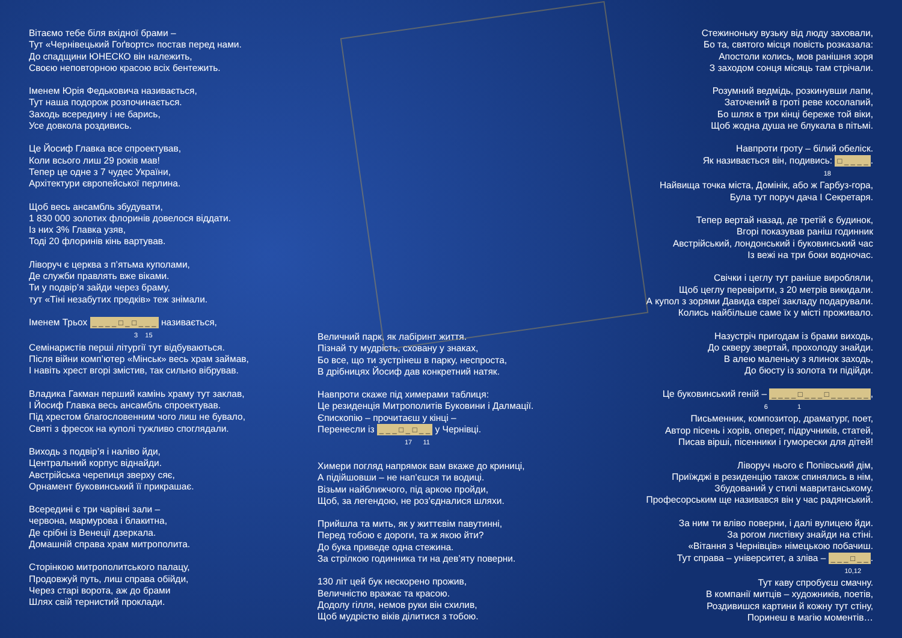Вітаємо тебе біля вхідної брами –
Тут «Чернівецький Гоґвортс» постав перед нами.
До спадщини ЮНЕСКО він належить,
Своєю неповторною красою всіх бентежить.
Іменем Юрія Федьковича називається,
Тут наша подорож розпочинається.
Заходь всередину і не барись,
Усе довкола роздивись.
Це Йосиф Главка все спроектував,
Коли всього лиш 29 років мав!
Тепер це одне з 7 чудес України,
Архітектури європейської перлина.
Щоб весь ансамбль збудувати,
1 830 000 золотих флоринів довелося віддати.
Із них 3% Главка узяв,
Тоді 20 флоринів кінь вартував.
Ліворуч є церква з п’ятьма куполами,
Де служби правлять вже віками.
Ти у подвір’я зайди через браму,
тут «Тіні незабутих предків» теж знімали.
Іменем Трьох _ _ _ _ □ _ □ _ _ _ називається,
3 15
Семінаристів перші літургії тут відбуваються.
Після війни комп’ютер «Мінськ» весь храм займав,
І навіть хрест вгорі змістив, так сильно вібрував.
Владика Гакман перший камінь храму тут заклав,
І Йосиф Главка весь ансамбль спроектував.
Під хрестом благословенним чого лиш не бувало,
Святі з фресок на куполі тужливо споглядали.
Виходь з подвір’я і наліво йди,
Центральний корпус віднайди.
Австрійська черепиця зверху сяє,
Орнамент буковинський її прикрашає.
Всередині є три чарівні зали –
червона, мармурова і блакитна,
Де срібні із Венеції дзеркала.
Домашній справа храм митрополита.
Сторінкою митрополитського палацу,
Продовжуй путь, лиш справа обійди,
Через старі ворота, аж до брами
Шлях свій тернистий проклади.
Величний парк, як лабіринт життя.
Пізнай ту мудрість, сховану у знаках,
Бо все, що ти зустрінеш в парку, неспроста,
В дрібницях Йосиф дав конкретний натяк.
Навпроти скаже під химерами таблиця:
Це резиденція Митрополитів Буковини і Далмації.
Єпископію – прочитаєш у кінці –
Перенесли із _ _ _ □ _ □ _ _ у Чернівці.
17 11
Химери погляд напрямок вам вкаже до криниці,
А підійшовши – не нап’єшся ти водиці.
Візьми найближчого, під аркою пройди,
Щоб, за легендою, не роз’єдналися шляхи.
Прийшла та мить, як у життєвім павутинні,
Перед тобою є дороги, та ж якою йти?
До бука приведе одна стежина.
За стрілкою годинника ти на дев’яту поверни.
130 літ цей бук нескорено прожив,
Величністю вражає та красою.
Додолу гілля, немов руки він схилив,
Щоб мудрістю віків ділитися з тобою.
Стежиноньку вузьку від люду заховали,
Бо та, святого місця повість розказала:
Апостоли колись, мов ранішня зоря
З заходом сонця місяць там стрічали.
Розумний ведмідь, розкинувши лапи,
Заточений в гроті реве косолапий,
Бо шлях в три кінці береже той віки,
Щоб жодна душа не блукала в пітьмі.
Навпроти гроту – білий обеліск.
Як називається він, подивись: □ _ _ _ _.
18
Найвища точка міста, Домінік, або ж Гарбуз-гора,
Була тут поруч дача І Секретаря.
Тепер вертай назад, де третій є будинок,
Вгорі показував раніш годинник
Австрійський, лондонський і буковинський час
Із вежі на три боки водночас.
Свічки і цеглу тут раніше виробляли,
Щоб цеглу перевірити, з 20 метрів викидали.
А купол з зорями Давида євреї закладу подарували.
Колись найбільше саме їх у місті проживало.
Назустріч пригодам із брами виходь,
До скверу звертай, прохолоду знайди.
В алею маленьку з ялинок заходь,
До бюсту із золота ти підійди.
Це буковинський геній – _ _ _ _ □ _ _ _ □ _ _ _ _ _ _,
6 1
Письменник, композитор, драматург, поет,
Автор пісень і хорів, оперет, підручників, статей,
Писав вірші, пісенники і гуморески для дітей!
Ліворуч нього є Попівський дім,
Приїжджі в резиденцію також спинялись в нім,
Збудований у стилі мавританському.
Професорським ще називався він у час радянський.
За ним ти вліво поверни, і далі вулицею йди.
За рогом листівку знайди на стіні.
«Вітання з Чернівців» німецькою побачиш.
Тут справа – університет, а зліва – _ _ _ □ _ _.
10,12
Тут каву спробуєш смачну.
В компанії митців – художників, поетів,
Роздивишся картини й кожну тут стіну,
Поринеш в магію моментів…